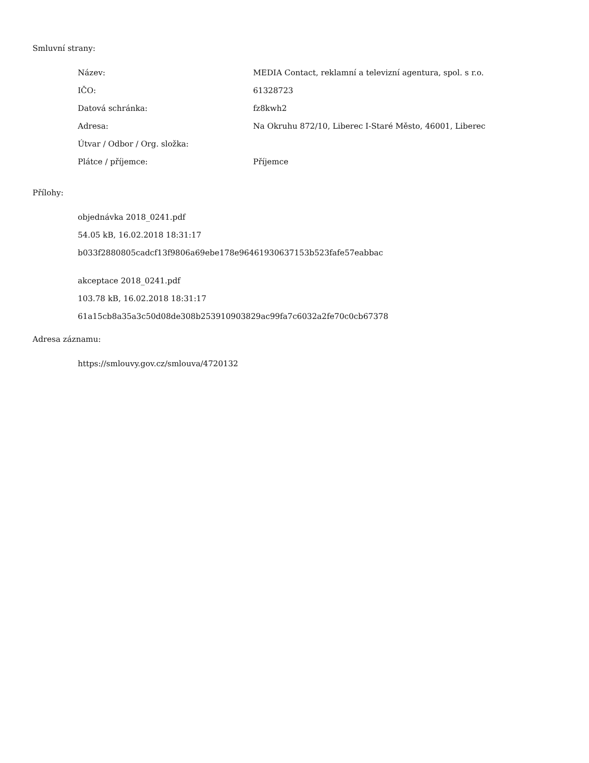Smluvní strany:
| Název: | MEDIA Contact, reklamní a televizní agentura, spol. s r.o. |
| IČO: | 61328723 |
| Datová schránka: | fz8kwh2 |
| Adresa: | Na Okruhu 872/10, Liberec I-Staré Město, 46001, Liberec |
| Útvar / Odbor / Org. složka: | |
| Plátce / příjemce: | Příjemce |
Přílohy:
objednávka 2018_0241.pdf
54.05 kB, 16.02.2018 18:31:17
b033f2880805cadcf13f9806a69ebe178e96461930637153b523fafe57eabbac
akceptace 2018_0241.pdf
103.78 kB, 16.02.2018 18:31:17
61a15cb8a35a3c50d08de308b253910903829ac99fa7c6032a2fe70c0cb67378
Adresa záznamu:
https://smlouvy.gov.cz/smlouva/4720132